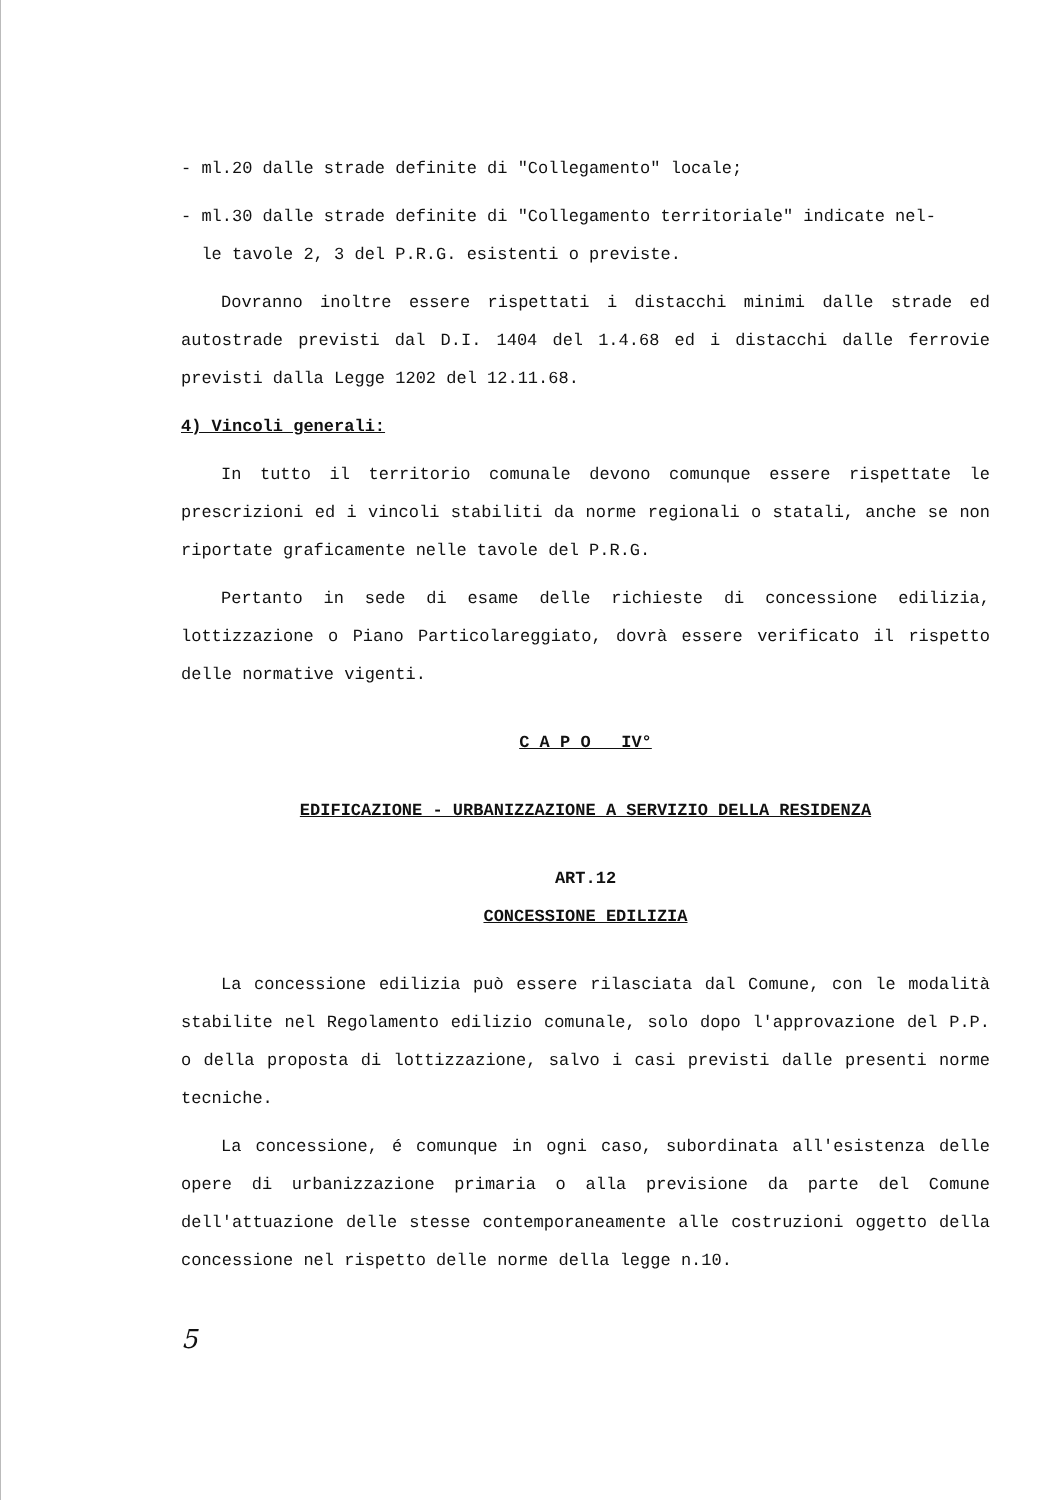- ml.20 dalle strade definite di "Collegamento" locale;
- ml.30 dalle strade definite di "Collegamento territoriale" indicate nel-
le tavole 2, 3 del P.R.G. esistenti o previste.
Dovranno inoltre essere rispettati i distacchi minimi dalle strade ed autostrade previsti dal D.I. 1404 del 1.4.68 ed i distacchi dalle ferrovie previsti dalla Legge 1202 del 12.11.68.
4) Vincoli generali:
In tutto il territorio comunale devono comunque essere rispettate le prescrizioni ed i vincoli stabiliti da norme regionali o statali, anche se non riportate graficamente nelle tavole del P.R.G.
Pertanto in sede di esame delle richieste di concessione edilizia, lottizzazione o Piano Particolareggiato, dovrà essere verificato il rispetto delle normative vigenti.
C A P O IV°
EDIFICAZIONE - URBANIZZAZIONE A SERVIZIO DELLA RESIDENZA
ART.12
CONCESSIONE EDILIZIA
La concessione edilizia può essere rilasciata dal Comune, con le modalità stabilite nel Regolamento edilizio comunale, solo dopo l'approvazione del P.P. o della proposta di lottizzazione, salvo i casi previsti dalle presenti norme tecniche.
La concessione, é comunque in ogni caso, subordinata all'esistenza delle opere di urbanizzazione primaria o alla previsione da parte del Comune dell'attuazione delle stesse contemporaneamente alle costruzioni oggetto della concessione nel rispetto delle norme della legge n.10.
5